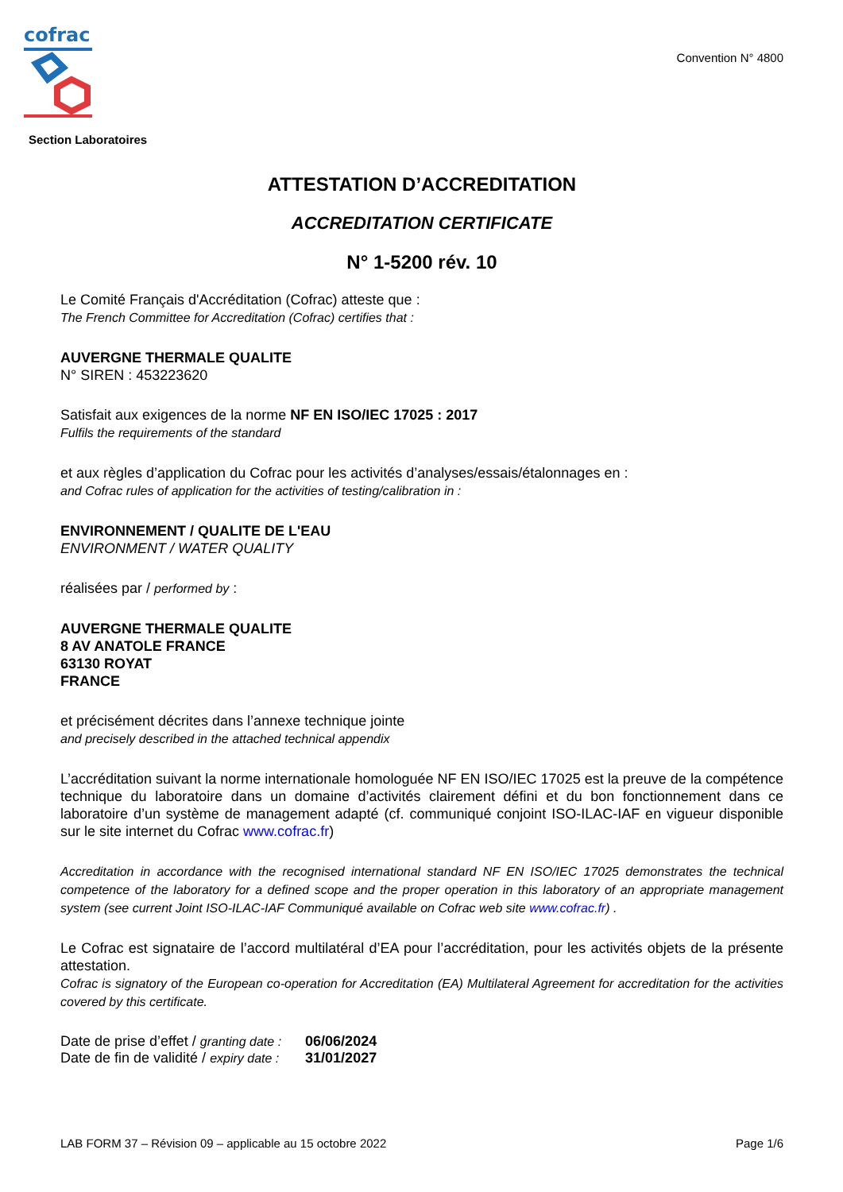cofrac
Convention N° 4800
Section Laboratoires
ATTESTATION D’ACCREDITATION
ACCREDITATION CERTIFICATE
N° 1-5200 rév. 10
Le Comité Français d'Accréditation (Cofrac) atteste que :
The French Committee for Accreditation (Cofrac) certifies that :
AUVERGNE THERMALE QUALITE
N° SIREN : 453223620
Satisfait aux exigences de la norme NF EN ISO/IEC 17025 : 2017
Fulfils the requirements of the standard
et aux règles d’application du Cofrac pour les activités d’analyses/essais/étalonnages en :
and Cofrac rules of application for the activities of testing/calibration in :
ENVIRONNEMENT / QUALITE DE L'EAU
ENVIRONMENT / WATER QUALITY
réalisées par / performed by :
AUVERGNE THERMALE QUALITE
8 AV ANATOLE FRANCE
63130 ROYAT
FRANCE
et précisément décrites dans l’annexe technique jointe
and precisely described in the attached technical appendix
L’accréditation suivant la norme internationale homologuée NF EN ISO/IEC 17025 est la preuve de la compétence technique du laboratoire dans un domaine d’activités clairement défini et du bon fonctionnement dans ce laboratoire d’un système de management adapté (cf. communiqué conjoint ISO-ILAC-IAF en vigueur disponible sur le site internet du Cofrac www.cofrac.fr)
Accreditation in accordance with the recognised international standard NF EN ISO/IEC 17025 demonstrates the technical competence of the laboratory for a defined scope and the proper operation in this laboratory of an appropriate management system (see current Joint ISO-ILAC-IAF Communiqué available on Cofrac web site www.cofrac.fr) .
Le Cofrac est signataire de l’accord multilatéral d’EA pour l’accréditation, pour les activités objets de la présente attestation.
Cofrac is signatory of the European co-operation for Accreditation (EA) Multilateral Agreement for accreditation for the activities covered by this certificate.
| Date de prise d’effet / granting date : | 06/06/2024 |
| Date de fin de validité / expiry date : | 31/01/2027 |
LAB FORM 37 – Révision 09 – applicable au 15 octobre 2022 Page 1/6